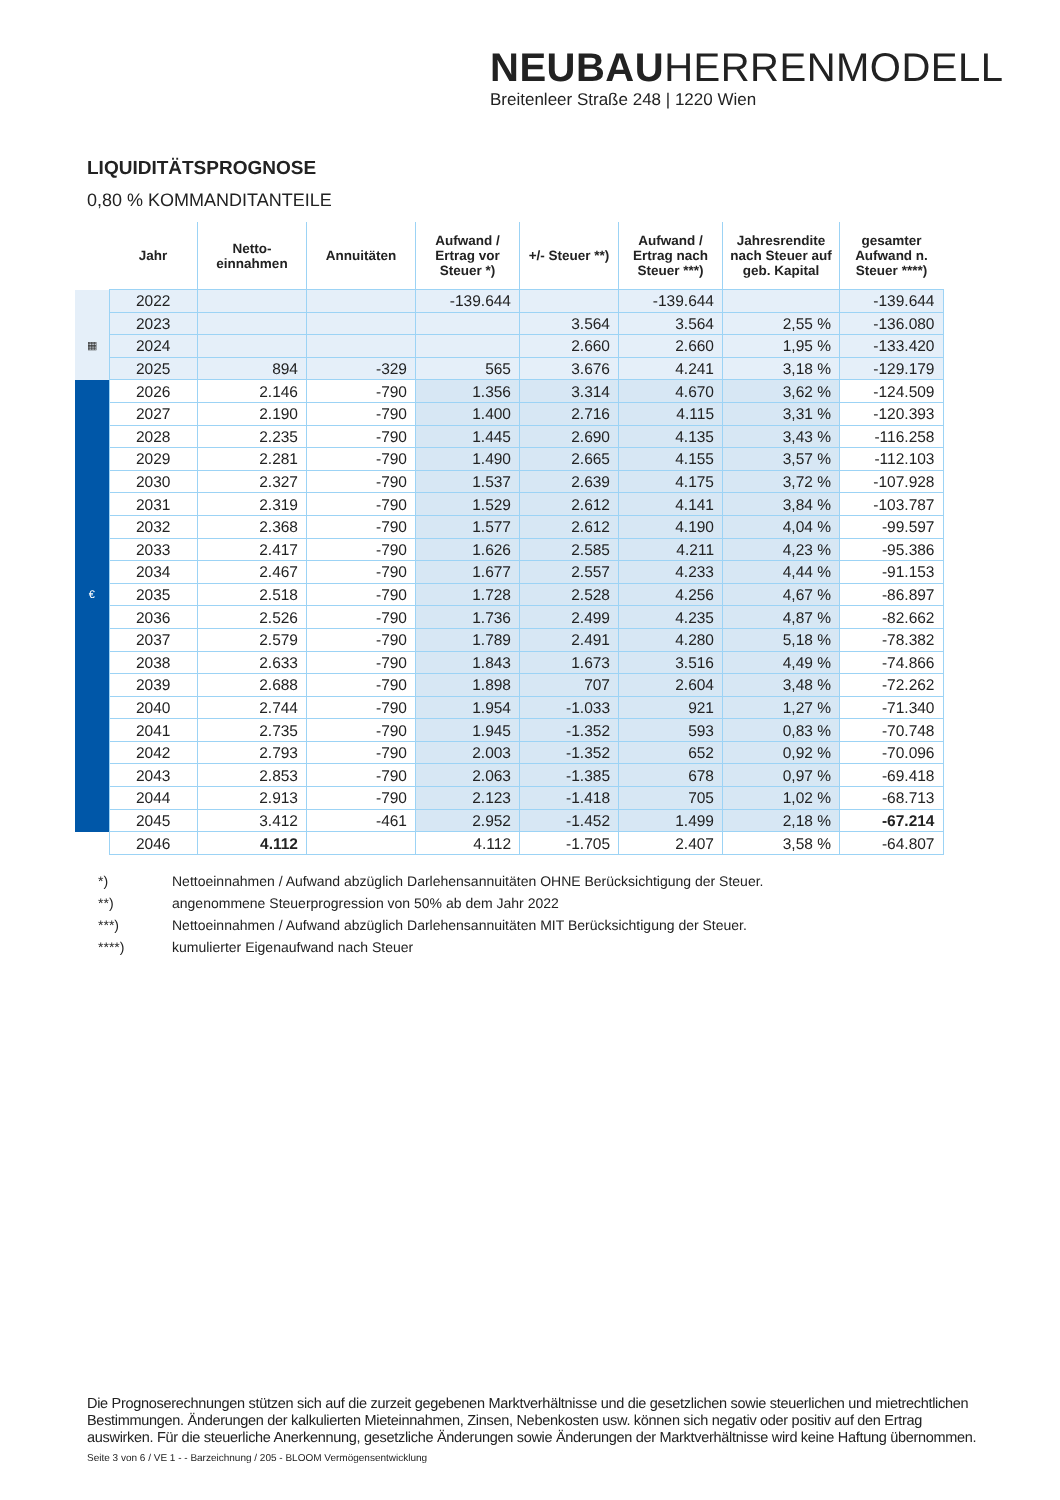NEUBAUHERRENMODELL
Breitenleer Straße 248 | 1220 Wien
LIQUIDITÄTSPROGNOSE
0,80 % KOMMANDITANTEILE
| | Jahr | Netto- einnahmen | Annuitäten | Aufwand / Ertrag vor Steuer *) | +/- Steuer **) | Aufwand / Ertrag nach Steuer ***) | Jahresrendite nach Steuer auf geb. Kapital | gesamter Aufwand n. Steuer ****) |
| --- | --- | --- | --- | --- | --- | --- | --- | --- |
| | 2022 | | | -139.644 | | -139.644 | | -139.644 |
| | 2023 | | | | 3.564 | 3.564 | 2,55 % | -136.080 |
| ▦ | 2024 | | | | 2.660 | 2.660 | 1,95 % | -133.420 |
| | 2025 | 894 | -329 | 565 | 3.676 | 4.241 | 3,18 % | -129.179 |
| | 2026 | 2.146 | -790 | 1.356 | 3.314 | 4.670 | 3,62 % | -124.509 |
| | 2027 | 2.190 | -790 | 1.400 | 2.716 | 4.115 | 3,31 % | -120.393 |
| | 2028 | 2.235 | -790 | 1.445 | 2.690 | 4.135 | 3,43 % | -116.258 |
| | 2029 | 2.281 | -790 | 1.490 | 2.665 | 4.155 | 3,57 % | -112.103 |
| | 2030 | 2.327 | -790 | 1.537 | 2.639 | 4.175 | 3,72 % | -107.928 |
| | 2031 | 2.319 | -790 | 1.529 | 2.612 | 4.141 | 3,84 % | -103.787 |
| | 2032 | 2.368 | -790 | 1.577 | 2.612 | 4.190 | 4,04 % | -99.597 |
| | 2033 | 2.417 | -790 | 1.626 | 2.585 | 4.211 | 4,23 % | -95.386 |
| | 2034 | 2.467 | -790 | 1.677 | 2.557 | 4.233 | 4,44 % | -91.153 |
| € | 2035 | 2.518 | -790 | 1.728 | 2.528 | 4.256 | 4,67 % | -86.897 |
| | 2036 | 2.526 | -790 | 1.736 | 2.499 | 4.235 | 4,87 % | -82.662 |
| | 2037 | 2.579 | -790 | 1.789 | 2.491 | 4.280 | 5,18 % | -78.382 |
| | 2038 | 2.633 | -790 | 1.843 | 1.673 | 3.516 | 4,49 % | -74.866 |
| | 2039 | 2.688 | -790 | 1.898 | 707 | 2.604 | 3,48 % | -72.262 |
| | 2040 | 2.744 | -790 | 1.954 | -1.033 | 921 | 1,27 % | -71.340 |
| | 2041 | 2.735 | -790 | 1.945 | -1.352 | 593 | 0,83 % | -70.748 |
| | 2042 | 2.793 | -790 | 2.003 | -1.352 | 652 | 0,92 % | -70.096 |
| | 2043 | 2.853 | -790 | 2.063 | -1.385 | 678 | 0,97 % | -69.418 |
| | 2044 | 2.913 | -790 | 2.123 | -1.418 | 705 | 1,02 % | -68.713 |
| | 2045 | 3.412 | -461 | 2.952 | -1.452 | 1.499 | 2,18 % | -67.214 |
| | 2046 | 4.112 | | 4.112 | -1.705 | 2.407 | 3,58 % | -64.807 |
*) Nettoeinnahmen / Aufwand abzüglich Darlehensannuitäten OHNE Berücksichtigung der Steuer.
**) angenommene Steuerprogression von 50% ab dem Jahr 2022
***) Nettoeinnahmen / Aufwand abzüglich Darlehensannuitäten MIT Berücksichtigung der Steuer.
****) kumulierter Eigenaufwand nach Steuer
Die Prognoserechnungen stützen sich auf die zurzeit gegebenen Marktverhältnisse und die gesetzlichen sowie steuerlichen und mietrechtlichen Bestimmungen. Änderungen der kalkulierten Mieteinnahmen, Zinsen, Nebenkosten usw. können sich negativ oder positiv auf den Ertrag auswirken. Für die steuerliche Anerkennung, gesetzliche Änderungen sowie Änderungen der Marktverhältnisse wird keine Haftung übernommen.
Seite 3 von 6 / VE 1 - - Barzeichnung / 205 - BLOOM Vermögensentwicklung